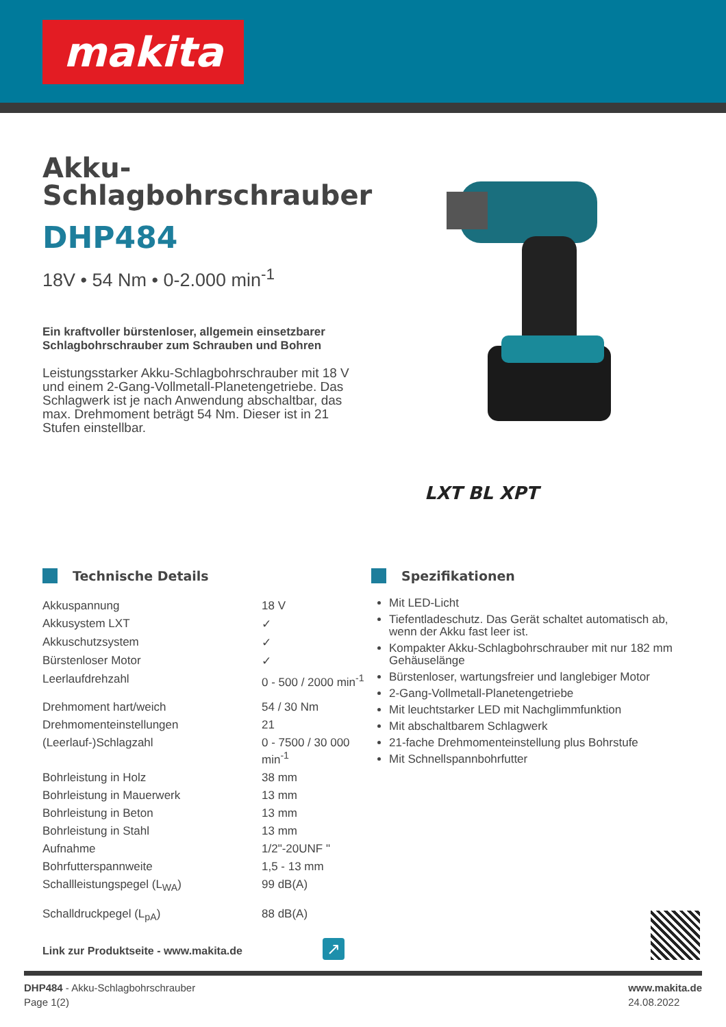makita
Akku-
Schlagbohrschrauber
DHP484
18V • 54 Nm • 0-2.000 min<sup>-1</sup>
Ein kraftvoller bürstenloser, allgemein einsetzbarer Schlagbohrschrauber zum Schrauben und Bohren
Leistungsstarker Akku-Schlagbohrschrauber mit 18 V und einem 2-Gang-Vollmetall-Planetengetriebe. Das Schlagwerk ist je nach Anwendung abschaltbar, das max. Drehmoment beträgt 54 Nm. Dieser ist in 21 Stufen einstellbar.
LXT BL XPT
Technische Details
| Akkuspannung | 18 V |
| Akkusystem LXT | ✓ |
| Akkuschutzsystem | ✓ |
| Bürstenloser Motor | ✓ |
| Leerlaufdrehzahl | 0 - 500 / 2000 min<sup>-1</sup> |
| Drehmoment hart/weich | 54 / 30 Nm |
| Drehmomenteinstellungen | 21 |
| (Leerlauf-)Schlagzahl | 0 - 7500 / 30 000 min<sup>-1</sup> |
| Bohrleistung in Holz | 38 mm |
| Bohrleistung in Mauerwerk | 13 mm |
| Bohrleistung in Beton | 13 mm |
| Bohrleistung in Stahl | 13 mm |
| Aufnahme | 1/2"-20UNF " |
| Bohrfutterspannweite | 1,5 - 13 mm |
| Schallleistungspegel (L<sub>WA</sub>) | 99 dB(A) |
| Schalldruckpegel (L<sub>pA</sub>) | 88 dB(A) |
Spezifikationen
Mit LED-Licht
Tiefentladeschutz. Das Gerät schaltet automatisch ab, wenn der Akku fast leer ist.
Kompakter Akku-Schlagbohrschrauber mit nur 182 mm Gehäuselänge
Bürstenloser, wartungsfreier und langlebiger Motor
2-Gang-Vollmetall-Planetengetriebe
Mit leuchtstarker LED mit Nachglimmfunktion
Mit abschaltbarem Schlagwerk
21-fache Drehmomenteinstellung plus Bohrstufe
Mit Schnellspannbohrfutter
Link zur Produktseite - www.makita.de
↗
DHP484 - Akku-Schlagbohrschrauber
Page 1(2)
www.makita.de
24.08.2022